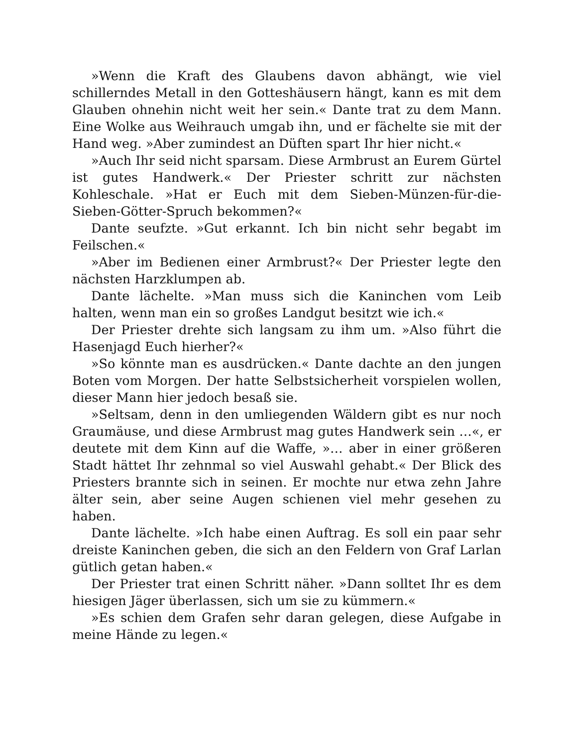»Wenn die Kraft des Glaubens davon abhängt, wie viel schillerndes Metall in den Gotteshäusern hängt, kann es mit dem Glauben ohnehin nicht weit her sein.« Dante trat zu dem Mann. Eine Wolke aus Weihrauch umgab ihn, und er fächelte sie mit der Hand weg. »Aber zumindest an Düften spart Ihr hier nicht.«
»Auch Ihr seid nicht sparsam. Diese Armbrust an Eurem Gürtel ist gutes Handwerk.« Der Priester schritt zur nächsten Kohleschale. »Hat er Euch mit dem Sieben-Münzen-für-die-Sieben-Götter-Spruch bekommen?«
Dante seufzte. »Gut erkannt. Ich bin nicht sehr begabt im Feilschen.«
»Aber im Bedienen einer Armbrust?« Der Priester legte den nächsten Harzklumpen ab.
Dante lächelte. »Man muss sich die Kaninchen vom Leib halten, wenn man ein so großes Landgut besitzt wie ich.«
Der Priester drehte sich langsam zu ihm um. »Also führt die Hasenjagd Euch hierher?«
»So könnte man es ausdrücken.« Dante dachte an den jungen Boten vom Morgen. Der hatte Selbstsicherheit vorspielen wollen, dieser Mann hier jedoch besaß sie.
»Seltsam, denn in den umliegenden Wäldern gibt es nur noch Graumäuse, und diese Armbrust mag gutes Handwerk sein …«, er deutete mit dem Kinn auf die Waffe, »… aber in einer größeren Stadt hättet Ihr zehnmal so viel Auswahl gehabt.« Der Blick des Priesters brannte sich in seinen. Er mochte nur etwa zehn Jahre älter sein, aber seine Augen schienen viel mehr gesehen zu haben.
Dante lächelte. »Ich habe einen Auftrag. Es soll ein paar sehr dreiste Kaninchen geben, die sich an den Feldern von Graf Larlan gütlich getan haben.«
Der Priester trat einen Schritt näher. »Dann solltet Ihr es dem hiesigen Jäger überlassen, sich um sie zu kümmern.«
»Es schien dem Grafen sehr daran gelegen, diese Aufgabe in meine Hände zu legen.«